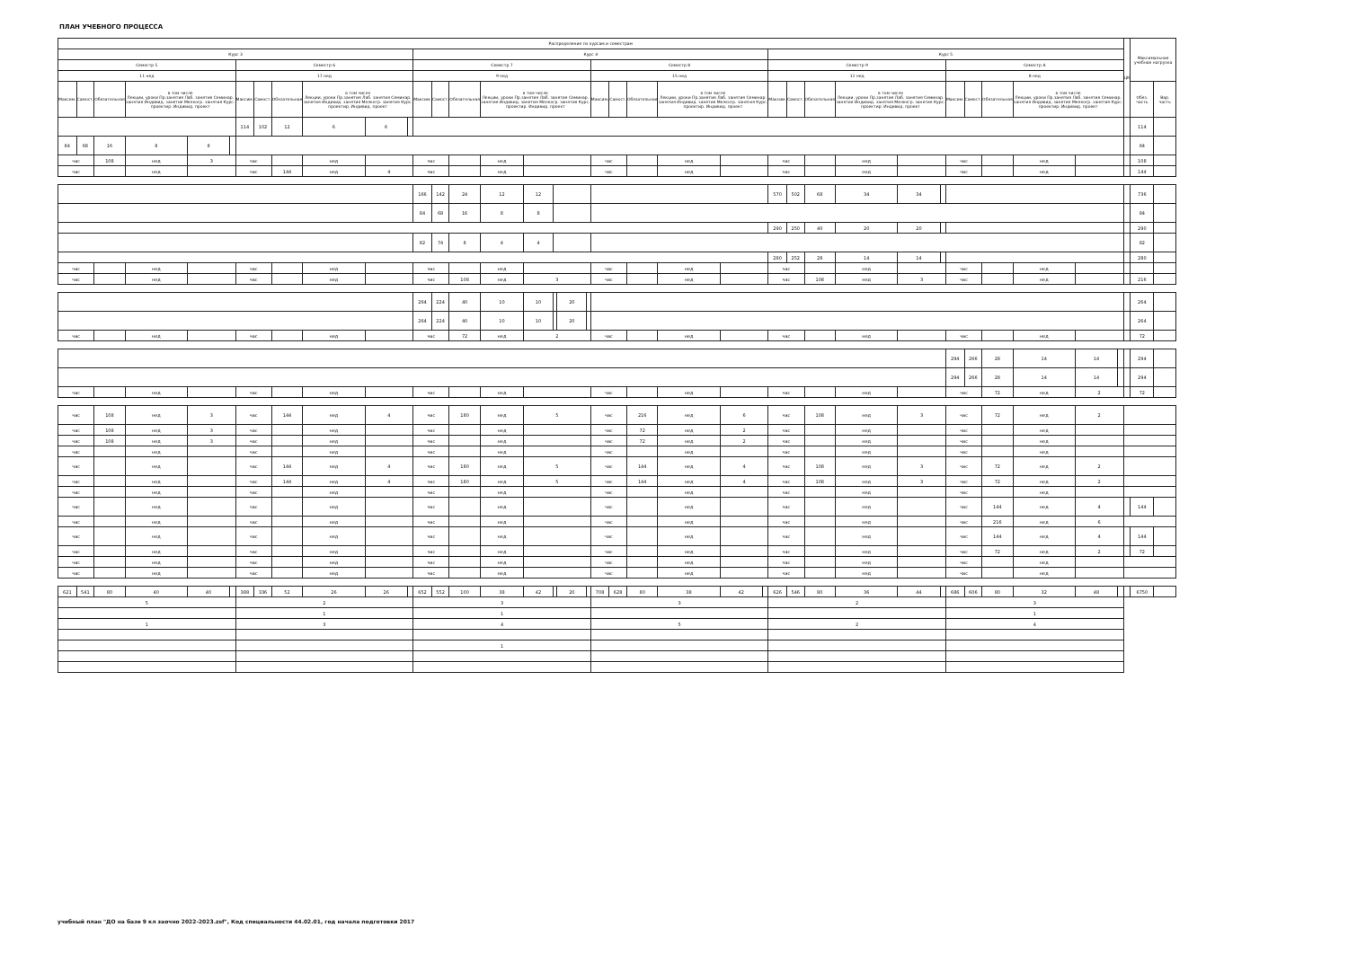ПЛАН УЧЕБНОГО ПРОЦЕССА
| Распределение по курсам и семестрам | | | | | | | | | | | | | | | | | | | | | | | | | | | | | | | | | | | | | | ЦК | Максимальная учебная нагрузка | |
| --- | --- | --- | --- | --- | --- | --- | --- | --- | --- | --- | --- | --- | --- | --- | --- | --- | --- | --- | --- | --- | --- | --- | --- | --- | --- | --- | --- | --- | --- | --- | --- | --- | --- | --- | --- | --- | --- | --- | --- | --- |
| Курс 3 | | | | | | | | | | | | Курс 4 | | | | | | | | | | | | | | Курс 5 | | | | | | | | | | | | | | |
| Семестр 5 | | | | | | Семестр 6 | | | | | | Семестр 7 | | | | | | | | Семестр 8 | | | | | | Семестр 9 | | | | | | Семестр А | | | | | | | | |
| 11 нед | | | | | | 17 нед | | | | | | 9 нед | | | | | | | | 15 нед | | | | | | 12 нед | | | | | | 8 нед | | | | | | | | |
| Максим. | Самост. | Обязательная | в том числе Лекции, уроки Пр.занятия Лаб. занятия Семинар. занятия Индивид. занятия Мелкогр. занятия Курс. проектир. Индивид. проект | | | Максим. | Самост. | Обязательная | в том числе Лекции, уроки Пр.занятия Лаб. занятия Семинар. занятия Индивид. занятия Мелкогр. занятия Курс. проектир. Индивид. проект | | | Максим. | Самост. | Обязательная | в том числе Лекции, уроки Пр.занятия Лаб. занятия Семинар. занятия Индивид. занятия Мелкогр. занятия Курс. проектир. Индивид. проект | | | | | Максим. | Самост. | Обязательная | в том числе Лекции, уроки Пр.занятия Лаб. занятия Семинар. занятия Индивид. занятия Мелкогр. занятия Курс. проектир. Индивид. проект | | | Максим. | Самост. | Обязательная | в том числе Лекции, уроки Пр.занятия Лаб. занятия Семинар. занятия Индивид. занятия Мелкогр. занятия Курс. проектир. Индивид. проект | | | Максим. | Самост. | Обязательная | в том числе Лекции, уроки Пр.занятия Лаб. занятия Семинар. занятия Индивид. занятия Мелкогр. занятия Курс. проектир. Индивид. проект | | | | Обяз. часть | Вар. часть |
| | | | | | | 114 | 102 | 12 | 6 | 6 | | | | | | | | | | | | | | | | | | | | | | | | | | | | | 114 | |
| 84 | 68 | 16 | 8 | 8 | | | | | | | | | | | | | | | | | | | | | | | | | | | | | | | | | | | 84 | |
| час | | 108 | нед | 3 | | час | | | нед | | | час | | | нед | | | | | час | | | нед | | | час | | | нед | | | час | | | нед | | | | 108 | |
| час | | | нед | | | час | | 144 | нед | 4 | | час | | | нед | | | | | час | | | нед | | | час | | | нед | | | час | | | нед | | | | 144 | |
| | | | | | | | | | | | | 166 | 142 | 24 | 12 | 12 | | | | | | | | | | 570 | 502 | 68 | 34 | 34 | | | | | | | | | 736 | |
| | | | | | | | | | | | | 84 | 68 | 16 | 8 | 8 | | | | | | | | | | | | | | | | | | | | | | | 84 | |
| | | | | | | | | | | | | | | | | | | | | | | | | | | 290 | 250 | 40 | 20 | 20 | | | | | | | | | 290 | |
| | | | | | | | | | | | | 82 | 74 | 8 | 4 | 4 | | | | | | | | | | | | | | | | | | | | | | | 82 | |
| | | | | | | | | | | | | | | | | | | | | | | | | | | 280 | 252 | 28 | 14 | 14 | | | | | | | | | 280 | |
| час | | | нед | | | час | | | нед | | | час | | | нед | | | | | час | | | нед | | | час | | | нед | | | час | | | нед | | | | | |
| час | | | нед | | | час | | | нед | | | час | | 108 | нед | 3 | | | | час | | | нед | | | час | | 108 | нед | 3 | | час | | | нед | | | | 216 | |
| | | | | | | | | | | | | 264 | 224 | 40 | 10 | 10 | | 20 | | | | | | | | | | | | | | | | | | | | | 264 | |
| | | | | | | | | | | | | 264 | 224 | 40 | 10 | 10 | | 20 | | | | | | | | | | | | | | | | | | | | | 264 | |
| час | | | нед | | | час | | | нед | | | час | | 72 | нед | 2 | | | | час | | | нед | | | час | | | нед | | | час | | | нед | | | | 72 | |
| | | | | | | | | | | | | | | | | | | | | | | | | | | | | | | | | 294 | 266 | 28 | 14 | 14 | | | 294 | |
| | | | | | | | | | | | | | | | | | | | | | | | | | | | | | | | | 294 | 266 | 28 | 14 | 14 | | | 294 | |
| час | | | нед | | | час | | | нед | | | час | | | нед | | | | | час | | | нед | | | час | | | нед | | | час | | 72 | нед | 2 | | | 72 | |
| час | | 108 | нед | 3 | | час | | 144 | нед | 4 | | час | | 180 | нед | 5 | | | | час | | 216 | нед | 6 | | час | | 108 | нед | 3 | | час | | 72 | нед | 2 | | | | |
| час | | 108 | нед | 3 | | час | | | нед | | | час | | | нед | | | | | час | | 72 | нед | 2 | | час | | | нед | | | час | | | нед | | | | | |
| час | | 108 | нед | 3 | | час | | | нед | | | час | | | нед | | | | | час | | 72 | нед | 2 | | час | | | нед | | | час | | | нед | | | | | |
| час | | | нед | | | час | | | нед | | | час | | | нед | | | | | час | | | нед | | | час | | | нед | | | час | | | нед | | | | | |
| час | | | нед | | | час | | 144 | нед | 4 | | час | | 180 | нед | 5 | | | | час | | 144 | нед | 4 | | час | | 108 | нед | 3 | | час | | 72 | нед | 2 | | | | |
| час | | | нед | | | час | | 144 | нед | 4 | | час | | 180 | нед | 5 | | | | час | | 144 | нед | 4 | | час | | 108 | нед | 3 | | час | | 72 | нед | 2 | | | | |
| час | | | нед | | | час | | | нед | | | час | | | нед | | | | | час | | | нед | | | час | | | нед | | | час | | | нед | | | | | |
| час | | | нед | | | час | | | нед | | | час | | | нед | | | | | час | | | нед | | | час | | | нед | | | час | | 144 | нед | 4 | | | 144 | |
| час | | | нед | | | час | | | нед | | | час | | | нед | | | | | час | | | нед | | | час | | | нед | | | час | | 216 | нед | 6 | | | | |
| час | | | нед | | | час | | | нед | | | час | | | нед | | | | | час | | | нед | | | час | | | нед | | | час | | 144 | нед | 4 | | | 144 | |
| час | | | нед | | | час | | | нед | | | час | | | нед | | | | | час | | | нед | | | час | | | нед | | | час | | 72 | нед | 2 | | | 72 | |
| час | | | нед | | | час | | | нед | | | час | | | нед | | | | | час | | | нед | | | час | | | нед | | | час | | | нед | | | | | |
| час | | | нед | | | час | | | нед | | | час | | | нед | | | | | час | | | нед | | | час | | | нед | | | час | | | нед | | | | | |
| 621 | 541 | 80 | 40 | 40 | | 388 | 336 | 52 | 26 | 26 | | 652 | 552 | 100 | 38 | 42 | | 20 | | 708 | 628 | 80 | 38 | 42 | | 626 | 546 | 80 | 36 | 44 | | 686 | 606 | 80 | 32 | 48 | | | 6750 | |
| 5 | | | | | | 2 | | | | | | 3 | | | | | | | | 3 | | | | | | 2 | | | | | | 3 | | | | | | | | |
| | | | | | | 1 | | | | | | 1 | | | | | | | | | | | | | | | | | | | | 1 | | | | | | | | |
| 1 | | | | | | 3 | | | | | | 4 | | | | | | | | 5 | | | | | | 2 | | | | | | 4 | | | | | | | | |
| | | | | | | | | | | | | 1 | | | | | | | | | | | | | | | | | | | | | | | | | | | | |
учебный план "ДО на базе 9 кл заочно 2022-2023.zsf", Код специальности 44.02.01, год начала подготовки 2017